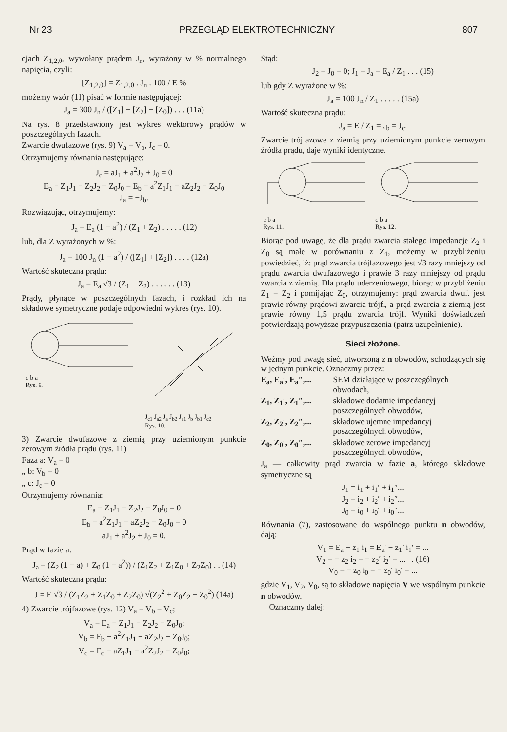Nr 23 PRZEGLĄD ELEKTROTECHNICZNY 807
cjach Z<sub>1,2,0</sub>, wywołany prądem J<sub>n</sub>, wyrażony w % normalnego napięcia, czyli:
[Z<sub>1,2,0</sub>] = Z<sub>1,2,0</sub> . J<sub>n</sub> . 100 / E %
możemy wzór (11) pisać w formie następującej:
J<sub>a</sub> = 300 J<sub>n</sub> / ([Z<sub>1</sub>] + [Z<sub>2</sub>] + [Z<sub>0</sub>]) . . . (11a)
Na rys. 8 przedstawiony jest wykres wektorowy prądów w poszczególnych fazach.
Zwarcie dwufazowe (rys. 9) V<sub>a</sub> = V<sub>b</sub>, J<sub>c</sub> = 0.
Otrzymujemy równania następujące:
J<sub>c</sub> = aJ<sub>1</sub> + a<sup>2</sup>J<sub>2</sub> + J<sub>0</sub> = 0
E<sub>a</sub> − Z<sub>1</sub>J<sub>1</sub> − Z<sub>2</sub>J<sub>2</sub> − Z<sub>0</sub>J<sub>0</sub> = E<sub>b</sub> − a<sup>2</sup>Z<sub>1</sub>J<sub>1</sub> − aZ<sub>2</sub>J<sub>2</sub> − Z<sub>0</sub>J<sub>0</sub>
J<sub>a</sub> = −J<sub>b</sub>.
Rozwiązując, otrzymujemy:
J<sub>a</sub> = E<sub>a</sub> (1 − a<sup>2</sup>) / (Z<sub>1</sub> + Z<sub>2</sub>) . . . . . (12)
lub, dla Z wyrażonych w %:
J<sub>a</sub> = 100 J<sub>n</sub> (1 − a<sup>2</sup>) / ([Z<sub>1</sub>] + [Z<sub>2</sub>]) . . . . (12a)
Wartość skuteczna prądu:
J<sub>a</sub> = E<sub>a</sub> √3 / (Z<sub>1</sub> + Z<sub>2</sub>) . . . . . . (13)
Prądy, płynące w poszczególnych fazach, i rozkład ich na składowe symetryczne podaje odpowiedni wykres (rys. 10).
c b a
Rys. 9.
J<sub>c1</sub> J<sub>a2</sub> J<sub>a</sub> J<sub>b2</sub> J<sub>a1</sub> J<sub>b</sub> J<sub>b1</sub> J<sub>c2</sub>
Rys. 10.
3) Zwarcie dwufazowe z ziemią przy uziemionym punkcie zerowym źródła prądu (rys. 11)
Faza a: V<sub>a</sub> = 0
„ b: V<sub>b</sub> = 0
„ c: J<sub>c</sub> = 0
Otrzymujemy równania:
E<sub>a</sub> − Z<sub>1</sub>J<sub>1</sub> − Z<sub>2</sub>J<sub>2</sub> − Z<sub>0</sub>J<sub>0</sub> = 0
E<sub>b</sub> − a<sup>2</sup>Z<sub>1</sub>J<sub>1</sub> − aZ<sub>2</sub>J<sub>2</sub> − Z<sub>0</sub>J<sub>0</sub> = 0
aJ<sub>1</sub> + a<sup>2</sup>J<sub>2</sub> + J<sub>0</sub> = 0.
Prąd w fazie a:
J<sub>a</sub> = (Z<sub>2</sub> (1 − a) + Z<sub>0</sub> (1 − a<sup>2</sup>)) / (Z<sub>1</sub>Z<sub>2</sub> + Z<sub>1</sub>Z<sub>0</sub> + Z<sub>2</sub>Z<sub>0</sub>) . . (14)
Wartość skuteczna prądu:
J = E √3 / (Z<sub>1</sub>Z<sub>2</sub> + Z<sub>1</sub>Z<sub>0</sub> + Z<sub>2</sub>Z<sub>0</sub>) √(Z<sub>2</sub><sup>2</sup> + Z<sub>0</sub>Z<sub>2</sub> − Z<sub>0</sub><sup>2</sup>) (14a)
4) Zwarcie trójfazowe (rys. 12) V<sub>a</sub> = V<sub>b</sub> = V<sub>c</sub>;
V<sub>a</sub> = E<sub>a</sub> − Z<sub>1</sub>J<sub>1</sub> − Z<sub>2</sub>J<sub>2</sub> − Z<sub>0</sub>J<sub>0</sub>;
V<sub>b</sub> = E<sub>b</sub> − a<sup>2</sup>Z<sub>1</sub>J<sub>1</sub> − aZ<sub>2</sub>J<sub>2</sub> − Z<sub>0</sub>J<sub>0</sub>;
V<sub>c</sub> = E<sub>c</sub> − aZ<sub>1</sub>J<sub>1</sub> − a<sup>2</sup>Z<sub>2</sub>J<sub>2</sub> − Z<sub>0</sub>J<sub>0</sub>;
Stąd:
J<sub>2</sub> = J<sub>0</sub> = 0; J<sub>1</sub> = J<sub>a</sub> = E<sub>a</sub> / Z<sub>1</sub> . . . (15)
lub gdy Z wyrażone w %:
J<sub>a</sub> = 100 J<sub>n</sub> / Z<sub>1</sub> . . . . . (15a)
Wartość skuteczna prądu:
J<sub>a</sub> = E / Z<sub>1</sub> = J<sub>b</sub> = J<sub>c</sub>.
Zwarcie trójfazowe z ziemią przy uziemionym punkcie zerowym źródła prądu, daje wyniki identyczne.
c b a
Rys. 11.
c b a
Rys. 12.
Biorąc pod uwagę, że dla prądu zwarcia stałego impedancje Z<sub>2</sub> i Z<sub>0</sub> są małe w porównaniu z Z<sub>1</sub>, możemy w przybliżeniu powiedzieć, iż: prąd zwarcia trójfazowego jest √3 razy mniejszy od prądu zwarcia dwufazowego i prawie 3 razy mniejszy od prądu zwarcia z ziemią. Dla prądu uderzeniowego, biorąc w przybliżeniu Z<sub>1</sub> = Z<sub>2</sub> i pomijając Z<sub>0</sub>, otrzymujemy: prąd zwarcia dwuf. jest prawie równy prądowi zwarcia trójf., a prąd zwarcia z ziemią jest prawie równy 1,5 prądu zwarcia trójf. Wyniki doświadczeń potwierdzają powyższe przypuszczenia (patrz uzupełnienie).
Sieci złożone.
Weźmy pod uwagę sieć, utworzoną z n obwodów, schodzących się w jednym punkcie. Oznaczmy przez:
E<sub>a</sub>, E<sub>a</sub>′, E<sub>a</sub>″,... SEM działające w poszczególnych obwodach,
Z<sub>1</sub>, Z<sub>1</sub>′, Z<sub>1</sub>″,... składowe dodatnie impedancyj poszczególnych obwodów,
Z<sub>2</sub>, Z<sub>2</sub>′, Z<sub>2</sub>″,... składowe ujemne impedancyj poszczególnych obwodów,
Z<sub>0</sub>, Z<sub>0</sub>′, Z<sub>0</sub>″,... składowe zerowe impedancyj poszczególnych obwodów,
J<sub>a</sub> — całkowity prąd zwarcia w fazie a, którego składowe symetryczne są
J<sub>1</sub> = i<sub>1</sub> + i<sub>1</sub>′ + i<sub>1</sub>″...
J<sub>2</sub> = i<sub>2</sub> + i<sub>2</sub>′ + i<sub>2</sub>″...
J<sub>0</sub> = i<sub>0</sub> + i<sub>0</sub>′ + i<sub>0</sub>″...
Równania (7), zastosowane do wspólnego punktu n obwodów, dają:
V<sub>1</sub> = E<sub>a</sub> − z<sub>1</sub> i<sub>1</sub> = E<sub>a</sub>′ − z<sub>1</sub>′ i<sub>1</sub>′ = ...
V<sub>2</sub> = − z<sub>2</sub> i<sub>2</sub> = − z<sub>2</sub>′ i<sub>2</sub>′ = ... . (16)
V<sub>0</sub> = − z<sub>0</sub> i<sub>0</sub> = − z<sub>0</sub>′ i<sub>0</sub>′ = ...
gdzie V<sub>1</sub>, V<sub>2</sub>, V<sub>0</sub>, są to składowe napięcia V we wspólnym punkcie n obwodów.
Oznaczmy dalej: